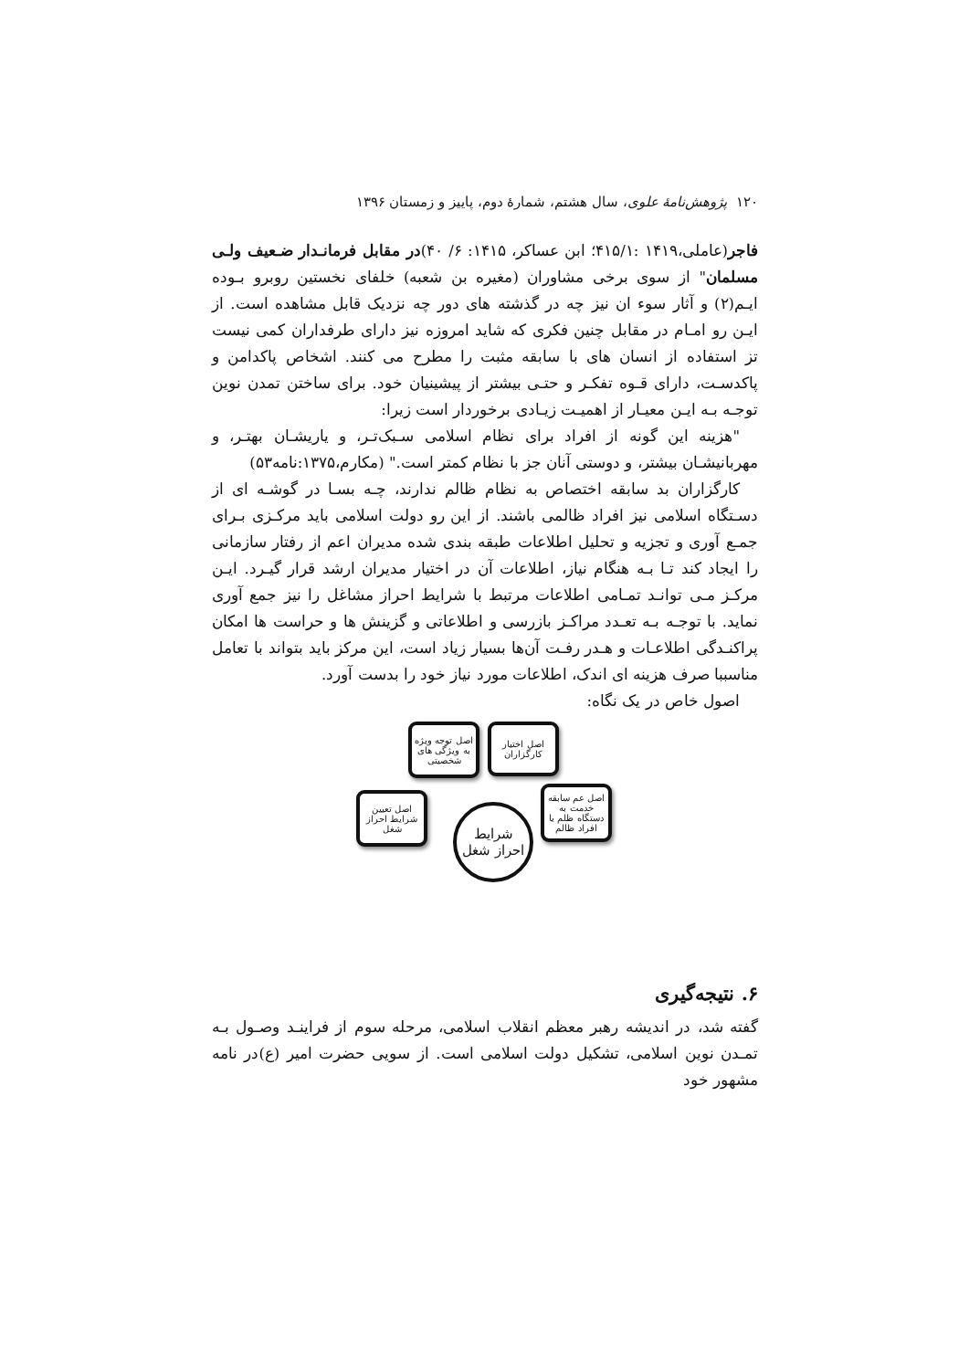۱۲۰ پژوهش‌نامهٔ علوی، سال هشتم، شمارهٔ دوم، پاییز و زمستان ۱۳۹۶
فاجر(عاملی،۱۴۱۹ :۴۱۵/۱؛ ابن عساکر، ۱۴۱۵: ۶/ ۴۰)در مقابل فرمانـدار ضـعیف ولـی مسلمان" از سوی برخی مشاوران (مغیره بن شعبه) خلفای نخستین روبرو بـوده ایـم(۲) و آثار سوء ان نیز چه در گذشته های دور چه نزدیک قابل مشاهده است. از ایـن رو امـام در مقابل چنین فکری که شاید امروزه نیز دارای طرفداران کمی نیست تز استفاده از انسان های با سابقه مثبت را مطرح می کنند. اشخاص پاکدامن و پاکدسـت، دارای قـوه تفکـر و حتـی بیشتر از پیشینیان خود. برای ساختن تمدن نوین توجـه بـه ایـن معیـار از اهمیـت زیـادی برخوردار است زیرا:
"هزینه این گونه از افراد برای نظام اسلامی سـبک‌تـر، و یاریشـان بهتـر، و مهربانیشـان بیشتر، و دوستی آنان جز با نظام کمتر است." (مکارم،۱۳۷۵:نامه۵۳)
کارگزاران بد سابقه اختصاص به نظام ظالم ندارند، چـه بسـا در گوشـه ای از دسـتگاه اسلامی نیز افراد ظالمی باشند. از این رو دولت اسلامی باید مرکـزی بـرای جمـع آوری و تجزیه و تحلیل اطلاعات طبقه بندی شده مدیران اعم از رفتار سازمانی را ایجاد کند تـا بـه هنگام نیاز، اطلاعات آن در اختیار مدیران ارشد قرار گیـرد. ایـن مرکـز مـی توانـد تمـامی اطلاعات مرتبط با شرایط احراز مشاغل را نیز جمع آوری نماید. با توجـه بـه تعـدد مراکـز بازرسی و اطلاعاتی و گزینش ها و حراست ها امکان پراکنـدگی اطلاعـات و هـدر رفـت آن‌ها بسیار زیاد است، این مرکز باید بتواند با تعامل مناسببا صرف هزینه ای اندک، اطلاعات مورد نیاز خود را بدست آورد.
اصول خاص در یک نگاه:
اصل اختیار کارگزاران
اصل توجه ویژه به ویژگی های شخصیتی
اصل عم سابقه خدمت به دستگاه ظلم یا افراد ظالم
اصل تعیین شرایط احراز شغل
شرایط
احراز شغل
۶. نتیجه‌گیری
گفته شد، در اندیشه رهبر معظم انقلاب اسلامی، مرحله سوم از فراینـد وصـول بـه تمـدن نوین اسلامی، تشکیل دولت اسلامی است. از سویی حضرت امیر (ع)در نامه مشهور خود